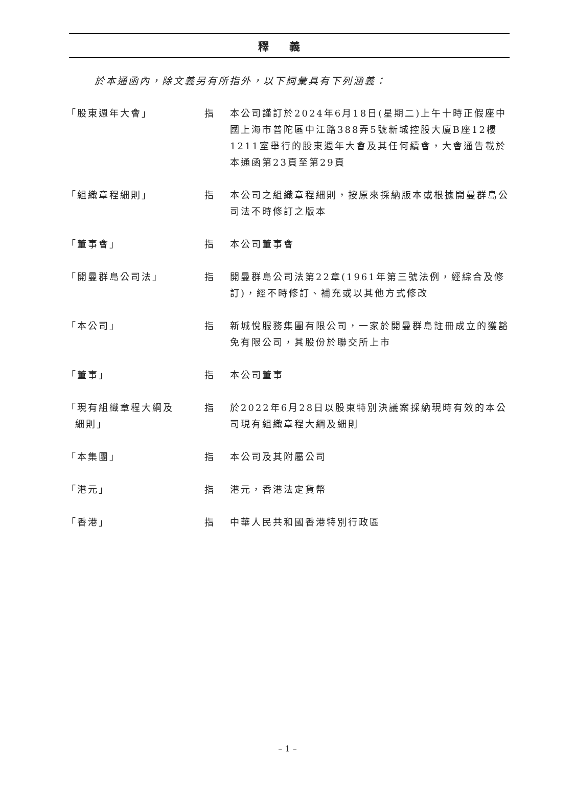釋義
於本通函內，除文義另有所指外，以下詞彙具有下列涵義：
| 「股東週年大會」 | 指 | 本公司謹訂於2024年6月18日(星期二)上午十時正假座中國上海市普陀區中江路388弄5號新城控股大廈B座12樓1211室舉行的股東週年大會及其任何續會，大會通告載於本通函第23頁至第29頁 |
| 「組織章程細則」 | 指 | 本公司之組織章程細則，按原來採納版本或根據開曼群島公司法不時修訂之版本 |
| 「董事會」 | 指 | 本公司董事會 |
| 「開曼群島公司法」 | 指 | 開曼群島公司法第22章(1961年第三號法例，經綜合及修訂)，經不時修訂、補充或以其他方式修改 |
| 「本公司」 | 指 | 新城悅服務集團有限公司，一家於開曼群島註冊成立的獲豁免有限公司，其股份於聯交所上市 |
| 「董事」 | 指 | 本公司董事 |
| 「現有組織章程大綱及 細則」 | 指 | 於2022年6月28日以股東特別決議案採納現時有效的本公司現有組織章程大綱及細則 |
| 「本集團」 | 指 | 本公司及其附屬公司 |
| 「港元」 | 指 | 港元，香港法定貨幣 |
| 「香港」 | 指 | 中華人民共和國香港特別行政區 |
– 1 –